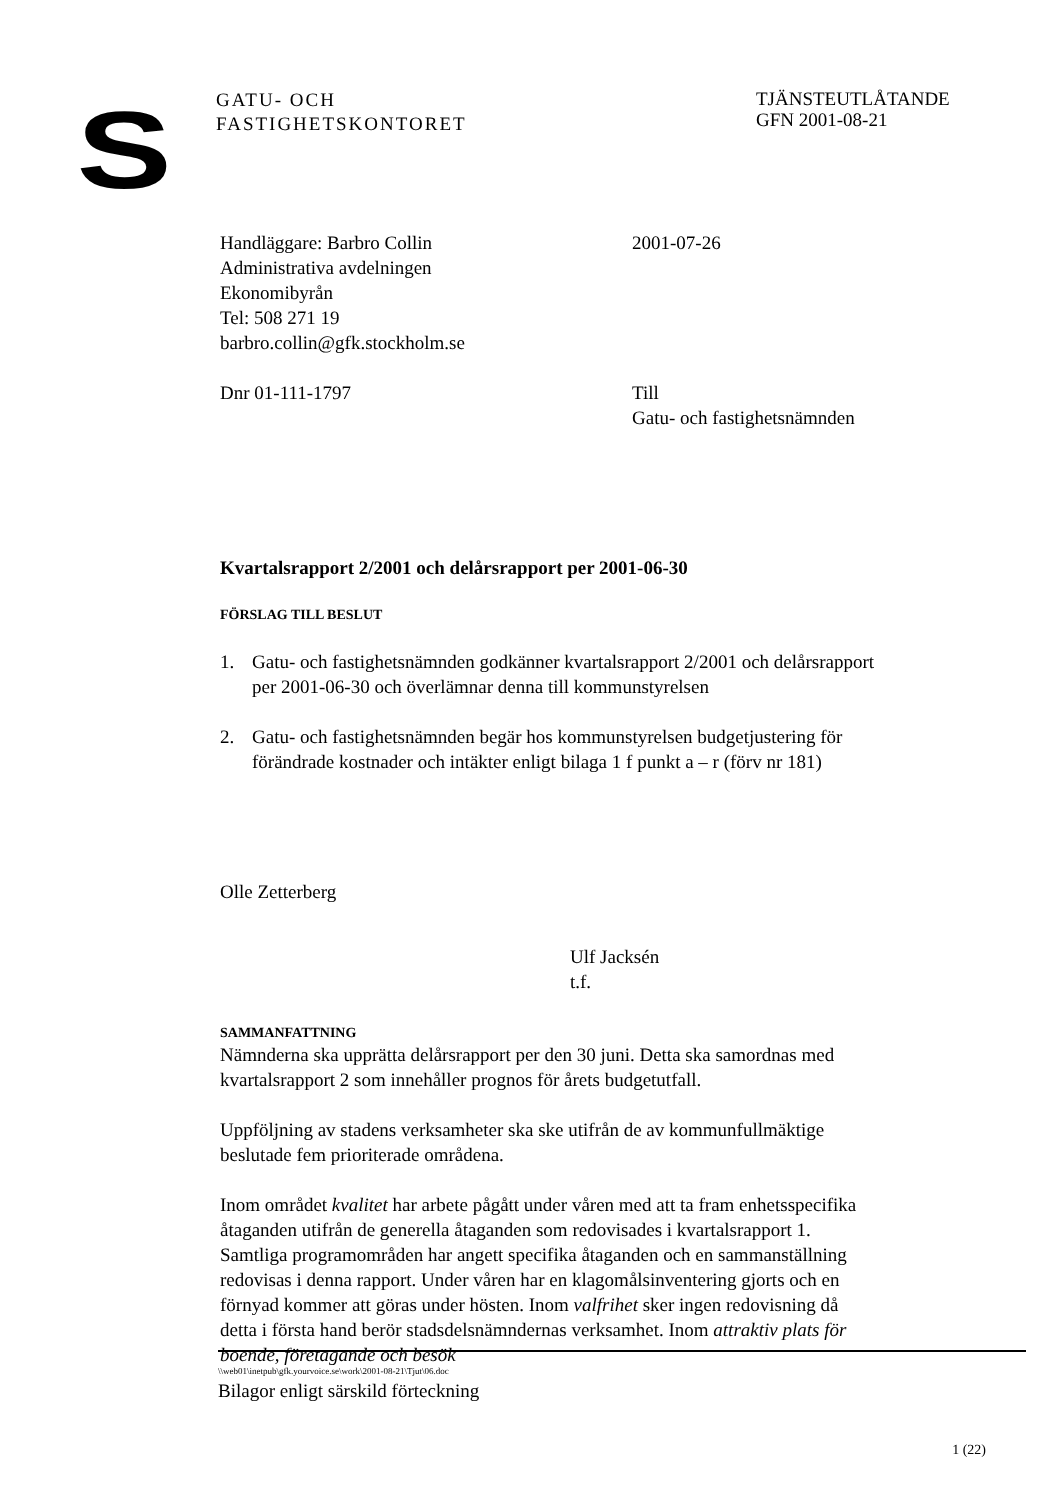S
GATU- OCH
FASTIGHETSKONTORET
TJÄNSTEUTLÅTANDE
GFN 2001-08-21
Handläggare: Barbro Collin
Administrativa avdelningen
Ekonomibyrån
Tel: 508 271 19
barbro.collin@gfk.stockholm.se
2001-07-26
Dnr 01-111-1797 Till
Gatu- och fastighetsnämnden
Kvartalsrapport 2/2001 och delårsrapport per 2001-06-30
FÖRSLAG TILL BESLUT
1. Gatu- och fastighetsnämnden godkänner kvartalsrapport 2/2001 och delårsrapport per 2001-06-30 och överlämnar denna till kommunstyrelsen
2. Gatu- och fastighetsnämnden begär hos kommunstyrelsen budgetjustering för förändrade kostnader och intäkter enligt bilaga 1 f punkt a – r (förv nr 181)
Olle Zetterberg
Ulf Jacksén
t.f.
SAMMANFATTNING
Nämnderna ska upprätta delårsrapport per den 30 juni. Detta ska samordnas med kvartalsrapport 2 som innehåller prognos för årets budgetutfall.
Uppföljning av stadens verksamheter ska ske utifrån de av kommunfullmäktige beslutade fem prioriterade områdena.
Inom området kvalitet har arbete pågått under våren med att ta fram enhetsspecifika åtaganden utifrån de generella åtaganden som redovisades i kvartalsrapport 1. Samtliga programområden har angett specifika åtaganden och en sammanställning redovisas i denna rapport. Under våren har en klagomålsinventering gjorts och en förnyad kommer att göras under hösten. Inom valfrihet sker ingen redovisning då detta i första hand berör stadsdelsnämndernas verksamhet. Inom attraktiv plats för boende, företagande och besök
\\web01\inetpub\gfk.yourvoice.se\work\2001-08-21\Tjut\06.doc
Bilagor enligt särskild förteckning
1 (22)